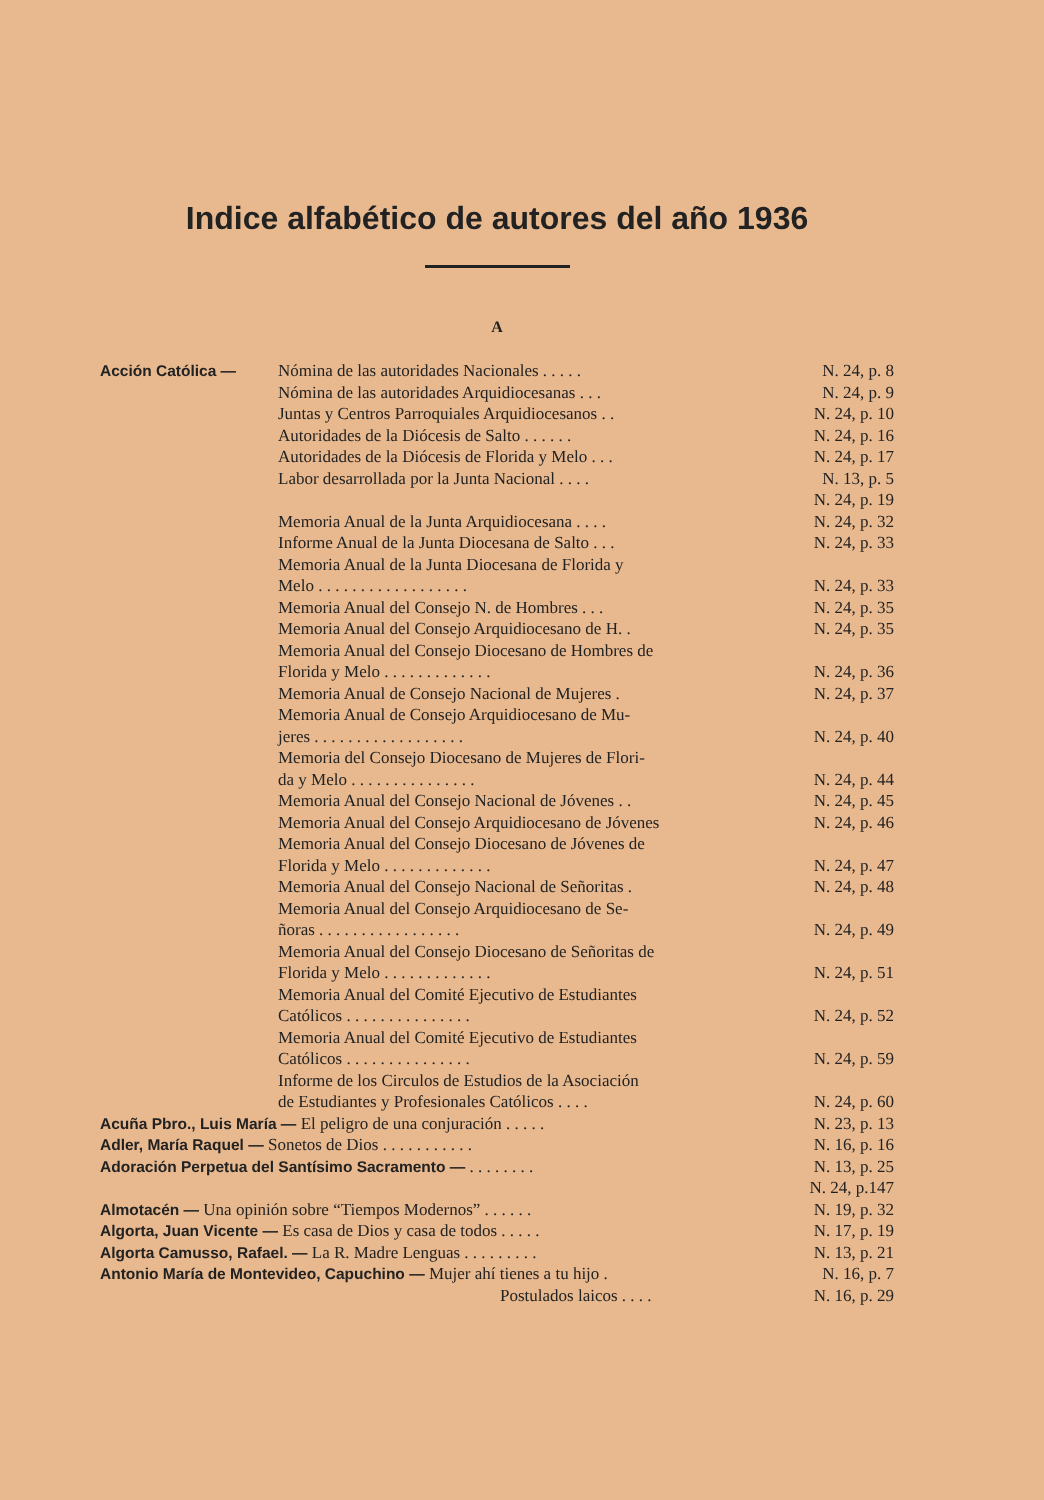Indice alfabético de autores del año 1936
A
Acción Católica — Nómina de las autoridades Nacionales . . . . .
N. 24, p. 8
Nómina de las autoridades Arquidiocesanas . . .
N. 24, p. 9
Juntas y Centros Parroquiales Arquidiocesanos . .
N. 24, p. 10
Autoridades de la Diócesis de Salto . . . . . .
N. 24, p. 16
Autoridades de la Diócesis de Florida y Melo . . .
N. 24, p. 17
Labor desarrollada por la Junta Nacional . . . .
N. 13, p. 5
N. 24, p. 19
Memoria Anual de la Junta Arquidiocesana . . . .
N. 24, p. 32
Informe Anual de la Junta Diocesana de Salto . . .
N. 24, p. 33
Memoria Anual de la Junta Diocesana de Florida y
Melo . . . . . . . . . . . . . . . . . .
N. 24, p. 33
Memoria Anual del Consejo N. de Hombres . . .
N. 24, p. 35
Memoria Anual del Consejo Arquidiocesano de H. .
N. 24, p. 35
Memoria Anual del Consejo Diocesano de Hombres de
Florida y Melo . . . . . . . . . . . . .
N. 24, p. 36
Memoria Anual de Consejo Nacional de Mujeres .
N. 24, p. 37
Memoria Anual de Consejo Arquidiocesano de Mu-
jeres . . . . . . . . . . . . . . . . . .
N. 24, p. 40
Memoria del Consejo Diocesano de Mujeres de Flori-
da y Melo . . . . . . . . . . . . . . .
N. 24, p. 44
Memoria Anual del Consejo Nacional de Jóvenes . .
N. 24, p. 45
Memoria Anual del Consejo Arquidiocesano de Jóvenes
N. 24, p. 46
Memoria Anual del Consejo Diocesano de Jóvenes de
Florida y Melo . . . . . . . . . . . . .
N. 24, p. 47
Memoria Anual del Consejo Nacional de Señoritas .
N. 24, p. 48
Memoria Anual del Consejo Arquidiocesano de Se-
ñoras . . . . . . . . . . . . . . . . .
N. 24, p. 49
Memoria Anual del Consejo Diocesano de Señoritas de
Florida y Melo . . . . . . . . . . . . .
N. 24, p. 51
Memoria Anual del Comité Ejecutivo de Estudiantes
Católicos . . . . . . . . . . . . . . .
N. 24, p. 52
Memoria Anual del Comité Ejecutivo de Estudiantes
Católicos . . . . . . . . . . . . . . .
N. 24, p. 59
Informe de los Circulos de Estudios de la Asociación
de Estudiantes y Profesionales Católicos . . . .
N. 24, p. 60
Acuña Pbro., Luis María — El peligro de una conjuración . . . . .
N. 23, p. 13
Adler, María Raquel — Sonetos de Dios . . . . . . . . . . .
N. 16, p. 16
Adoración Perpetua del Santísimo Sacramento — . . . . . . . .
N. 13, p. 25
N. 24, p.147
Almotacén — Una opinión sobre “Tiempos Modernos” . . . . . .
N. 19, p. 32
Algorta, Juan Vicente — Es casa de Dios y casa de todos . . . . .
N. 17, p. 19
Algorta Camusso, Rafael. — La R. Madre Lenguas . . . . . . . . .
N. 13, p. 21
Antonio María de Montevideo, Capuchino — Mujer ahí tienes a tu hijo .
N. 16, p. 7
Postulados laicos . . . . N. 16, p. 29